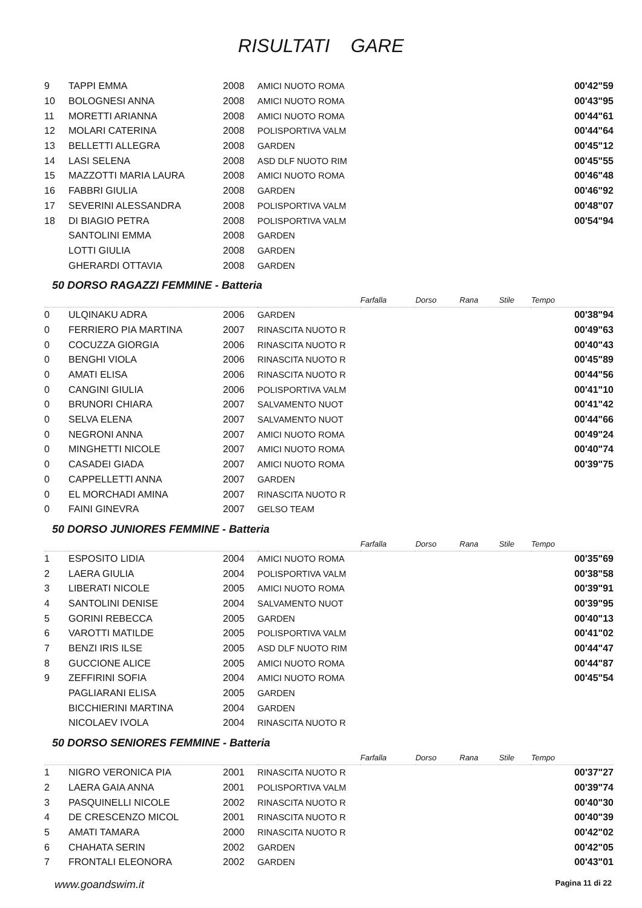RISULTATI GARE
| 9 | TAPPI EMMA | 2008 | AMICI NUOTO ROMA | | 00'42"59 |
| 10 | BOLOGNESI ANNA | 2008 | AMICI NUOTO ROMA | | 00'43"95 |
| 11 | MORETTI ARIANNA | 2008 | AMICI NUOTO ROMA | | 00'44"61 |
| 12 | MOLARI CATERINA | 2008 | POLISPORTIVA VALM | | 00'44"64 |
| 13 | BELLETTI ALLEGRA | 2008 | GARDEN | | 00'45"12 |
| 14 | LASI SELENA | 2008 | ASD DLF NUOTO RIM | | 00'45"55 |
| 15 | MAZZOTTI MARIA LAURA | 2008 | AMICI NUOTO ROMA | | 00'46"48 |
| 16 | FABBRI GIULIA | 2008 | GARDEN | | 00'46"92 |
| 17 | SEVERINI ALESSANDRA | 2008 | POLISPORTIVA VALM | | 00'48"07 |
| 18 | DI BIAGIO PETRA | 2008 | POLISPORTIVA VALM | | 00'54"94 |
| | SANTOLINI EMMA | 2008 | GARDEN | | |
| | LOTTI GIULIA | 2008 | GARDEN | | |
| | GHERARDI OTTAVIA | 2008 | GARDEN | | |
50 DORSO RAGAZZI FEMMINE - Batteria
| | | | | Farfalla | Dorso | Rana | Stile | Tempo |
| 0 | ULQINAKU ADRA | 2006 | GARDEN | | | | | 00'38"94 |
| 0 | FERRIERO PIA MARTINA | 2007 | RINASCITA NUOTO R | | | | | 00'49"63 |
| 0 | COCUZZA GIORGIA | 2006 | RINASCITA NUOTO R | | | | | 00'40"43 |
| 0 | BENGHI VIOLA | 2006 | RINASCITA NUOTO R | | | | | 00'45"89 |
| 0 | AMATI ELISA | 2006 | RINASCITA NUOTO R | | | | | 00'44"56 |
| 0 | CANGINI GIULIA | 2006 | POLISPORTIVA VALM | | | | | 00'41"10 |
| 0 | BRUNORI CHIARA | 2007 | SALVAMENTO NUOT | | | | | 00'41"42 |
| 0 | SELVA ELENA | 2007 | SALVAMENTO NUOT | | | | | 00'44"66 |
| 0 | NEGRONI ANNA | 2007 | AMICI NUOTO ROMA | | | | | 00'49"24 |
| 0 | MINGHETTI NICOLE | 2007 | AMICI NUOTO ROMA | | | | | 00'40"74 |
| 0 | CASADEI GIADA | 2007 | AMICI NUOTO ROMA | | | | | 00'39"75 |
| 0 | CAPPELLETTI ANNA | 2007 | GARDEN | | | | | |
| 0 | EL MORCHADI AMINA | 2007 | RINASCITA NUOTO R | | | | | |
| 0 | FAINI GINEVRA | 2007 | GELSO TEAM | | | | | |
50 DORSO JUNIORES FEMMINE - Batteria
| | | | | Farfalla | Dorso | Rana | Stile | Tempo |
| 1 | ESPOSITO LIDIA | 2004 | AMICI NUOTO ROMA | | | | | 00'35"69 |
| 2 | LAERA GIULIA | 2004 | POLISPORTIVA VALM | | | | | 00'38"58 |
| 3 | LIBERATI NICOLE | 2005 | AMICI NUOTO ROMA | | | | | 00'39"91 |
| 4 | SANTOLINI DENISE | 2004 | SALVAMENTO NUOT | | | | | 00'39"95 |
| 5 | GORINI REBECCA | 2005 | GARDEN | | | | | 00'40"13 |
| 6 | VAROTTI MATILDE | 2005 | POLISPORTIVA VALM | | | | | 00'41"02 |
| 7 | BENZI IRIS ILSE | 2005 | ASD DLF NUOTO RIM | | | | | 00'44"47 |
| 8 | GUCCIONE ALICE | 2005 | AMICI NUOTO ROMA | | | | | 00'44"87 |
| 9 | ZEFFIRINI SOFIA | 2004 | AMICI NUOTO ROMA | | | | | 00'45"54 |
| | PAGLIARANI ELISA | 2005 | GARDEN | | | | | |
| | BICCHIERINI MARTINA | 2004 | GARDEN | | | | | |
| | NICOLAEV IVOLA | 2004 | RINASCITA NUOTO R | | | | | |
50 DORSO SENIORES FEMMINE - Batteria
| | | | | Farfalla | Dorso | Rana | Stile | Tempo |
| 1 | NIGRO VERONICA PIA | 2001 | RINASCITA NUOTO R | | | | | 00'37"27 |
| 2 | LAERA GAIA ANNA | 2001 | POLISPORTIVA VALM | | | | | 00'39"74 |
| 3 | PASQUINELLI NICOLE | 2002 | RINASCITA NUOTO R | | | | | 00'40"30 |
| 4 | DE CRESCENZO MICOL | 2001 | RINASCITA NUOTO R | | | | | 00'40"39 |
| 5 | AMATI TAMARA | 2000 | RINASCITA NUOTO R | | | | | 00'42"02 |
| 6 | CHAHATA SERIN | 2002 | GARDEN | | | | | 00'42"05 |
| 7 | FRONTALI ELEONORA | 2002 | GARDEN | | | | | 00'43"01 |
www.goandswim.it Pagina 11 di 22